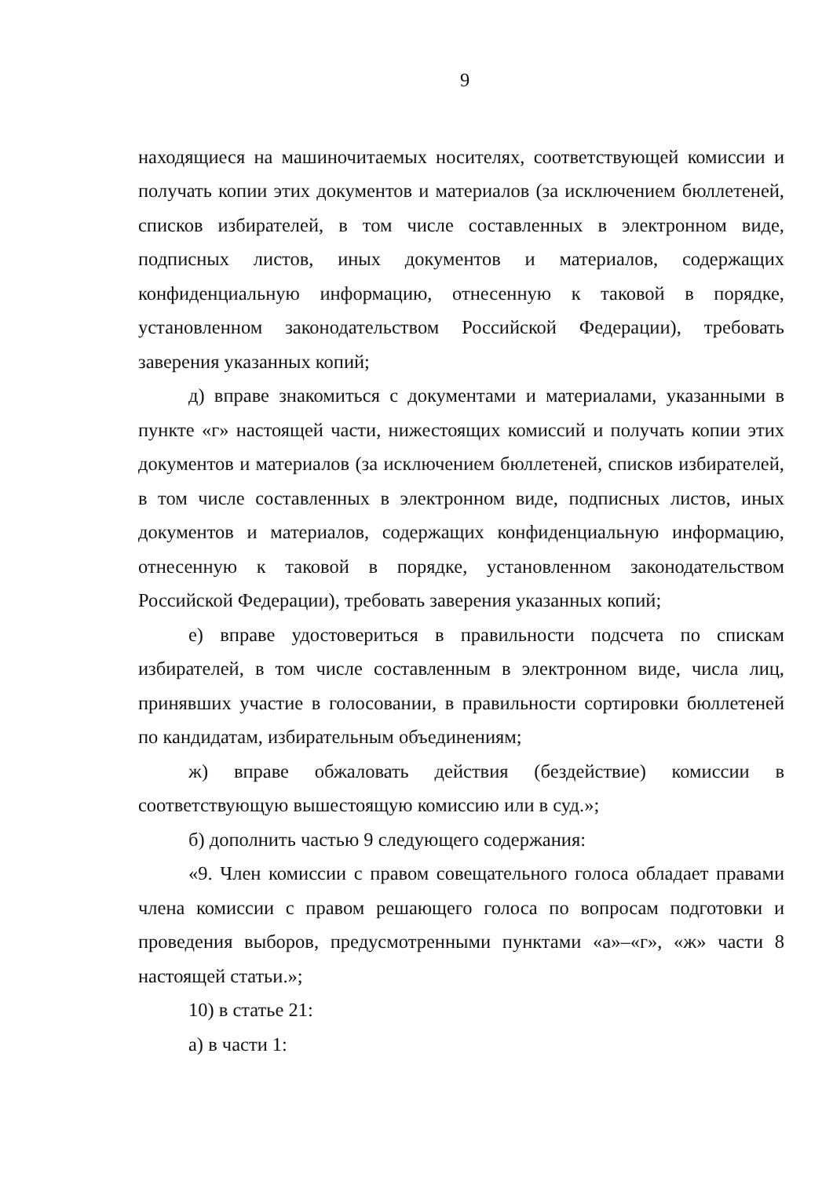9
находящиеся на машиночитаемых носителях, соответствующей комиссии и получать копии этих документов и материалов (за исключением бюллетеней, списков избирателей, в том числе составленных в электронном виде, подписных листов, иных документов и материалов, содержащих конфиденциальную информацию, отнесенную к таковой в порядке, установленном законодательством Российской Федерации), требовать заверения указанных копий;
д) вправе знакомиться с документами и материалами, указанными в пункте «г» настоящей части, нижестоящих комиссий и получать копии этих документов и материалов (за исключением бюллетеней, списков избирателей, в том числе составленных в электронном виде, подписных листов, иных документов и материалов, содержащих конфиденциальную информацию, отнесенную к таковой в порядке, установленном законодательством Российской Федерации), требовать заверения указанных копий;
е) вправе удостовериться в правильности подсчета по спискам избирателей, в том числе составленным в электронном виде, числа лиц, принявших участие в голосовании, в правильности сортировки бюллетеней по кандидатам, избирательным объединениям;
ж) вправе обжаловать действия (бездействие) комиссии в соответствующую вышестоящую комиссию или в суд.»;
б) дополнить частью 9 следующего содержания:
«9. Член комиссии с правом совещательного голоса обладает правами члена комиссии с правом решающего голоса по вопросам подготовки и проведения выборов, предусмотренными пунктами «а»–«г», «ж» части 8 настоящей статьи.»;
10) в статье 21:
а) в части 1: